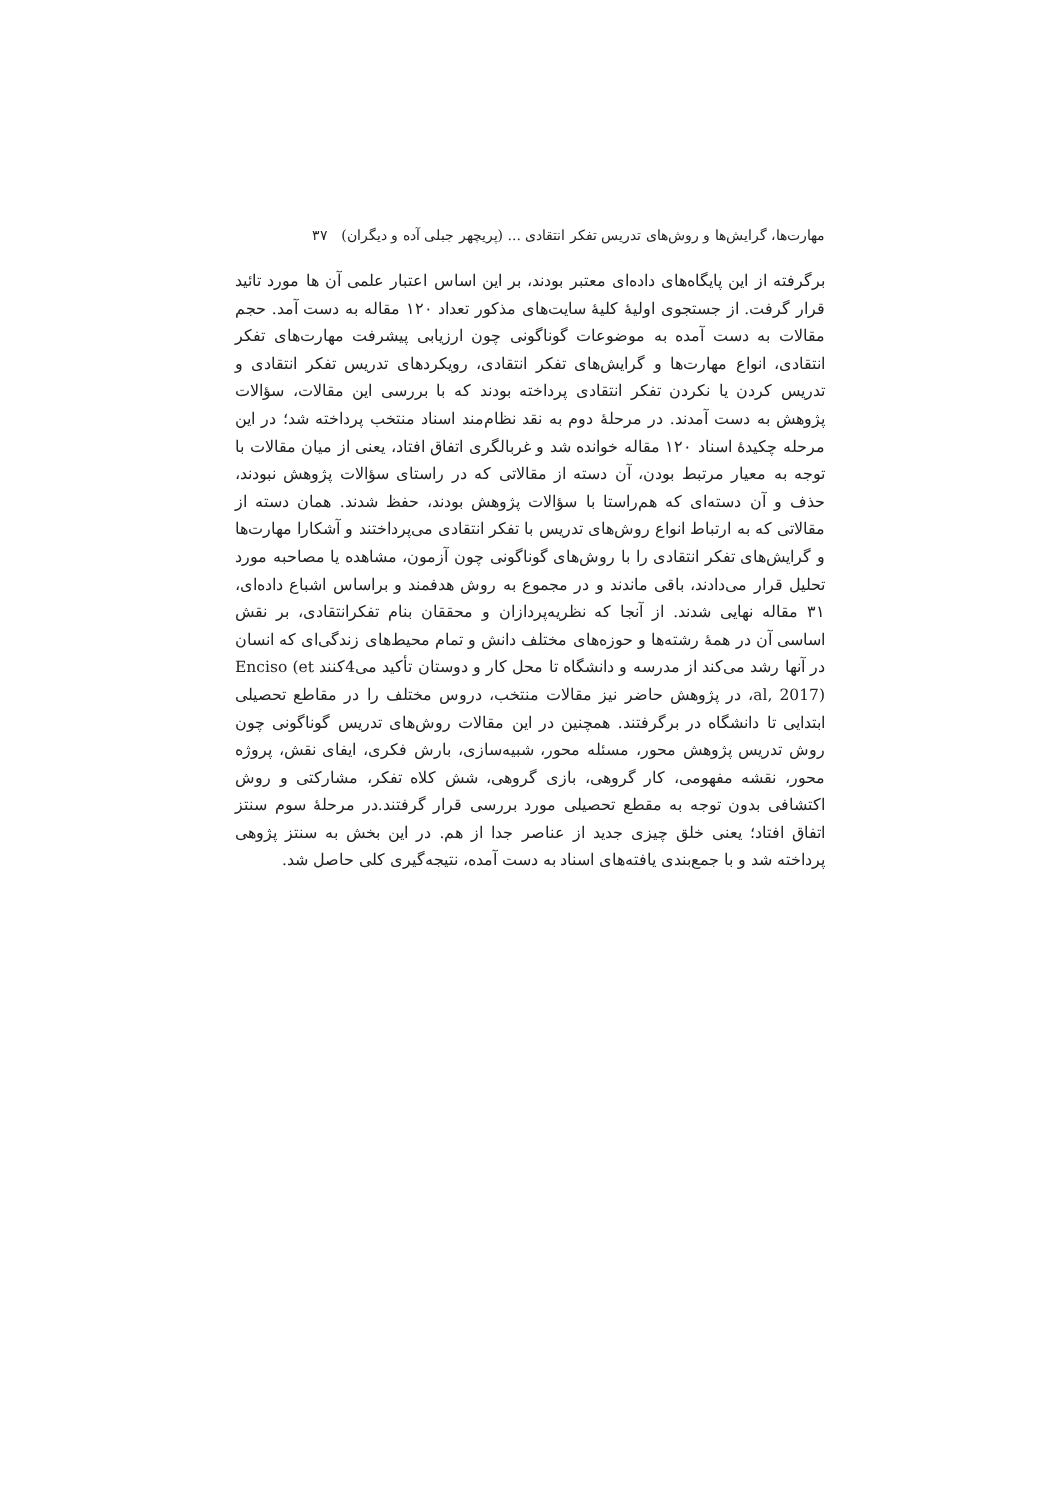مهارت‌ها، گرایش‌ها و روش‌های تدریس تفکر انتقادی ... (پریچهر جبلی آده و دیگران) ۳۷
برگرفته از این پایگاه‌های داده‌ای معتبر بودند، بر این اساس اعتبار علمی آن ها مورد تائید قرار گرفت. از جستجوی اولیهٔ کلیهٔ سایت‌های مذکور تعداد ۱۲۰ مقاله به دست آمد. حجم مقالات به دست آمده به موضوعات گوناگونی چون ارزیابی پیشرفت مهارت‌های تفکر انتقادی، انواع مهارت‌ها و گرایش‌های تفکر انتقادی، رویکردهای تدریس تفکر انتقادی و تدریس کردن یا نکردن تفکر انتقادی پرداخته بودند که با بررسی این مقالات، سؤالات پژوهش به دست آمدند. در مرحلهٔ دوم به نقد نظام‌مند اسناد منتخب پرداخته شد؛ در این مرحله چکیدهٔ اسناد ۱۲۰ مقاله خوانده شد و غربالگری اتفاق افتاد، یعنی از میان مقالات با توجه به معیار مرتبط بودن، آن دسته از مقالاتی که در راستای سؤالات پژوهش نبودند، حذف و آن دسته‌ای که هم‌راستا با سؤالات پژوهش بودند، حفظ شدند. همان دسته از مقالاتی که به ارتباط انواع روش‌های تدریس با تفکر انتقادی می‌پرداختند و آشکارا مهارت‌ها و گرایش‌های تفکر انتقادی را با روش‌های گوناگونی چون آزمون، مشاهده یا مصاحبه مورد تحلیل قرار می‌دادند، باقی ماندند و در مجموع به روش هدفمند و براساس اشباع داده‌ای، ۳۱ مقاله نهایی شدند. از آنجا که نظریه‌پردازان و محققان بنام تفکرانتقادی، بر نقش اساسی آن در همهٔ رشته‌ها و حوزه‌های مختلف دانش و تمام محیط‌های زندگی‌ای که انسان در آنها رشد می‌کند از مدرسه و دانشگاه تا محل کار و دوستان تأکید می4کنند Enciso (et al, 2017)، در پژوهش حاضر نیز مقالات منتخب، دروس مختلف را در مقاطع تحصیلی ابتدایی تا دانشگاه در برگرفتند. همچنین در این مقالات روش‌های تدریس گوناگونی چون روش تدریس پژوهش محور، مسئله محور، شبیه‌سازی، بارش فکری، ایفای نقش، پروژه محور، نقشه مفهومی، کار گروهی، بازی گروهی، شش کلاه تفکر، مشارکتی و روش اکتشافی بدون توجه به مقطع تحصیلی مورد بررسی قرار گرفتند.در مرحلهٔ سوم سنتز اتفاق افتاد؛ یعنی خلق چیزی جدید از عناصر جدا از هم. در این بخش به سنتز پژوهی پرداخته شد و با جمع‌بندی یافته‌های اسناد به دست آمده، نتیجه‌گیری کلی حاصل شد.